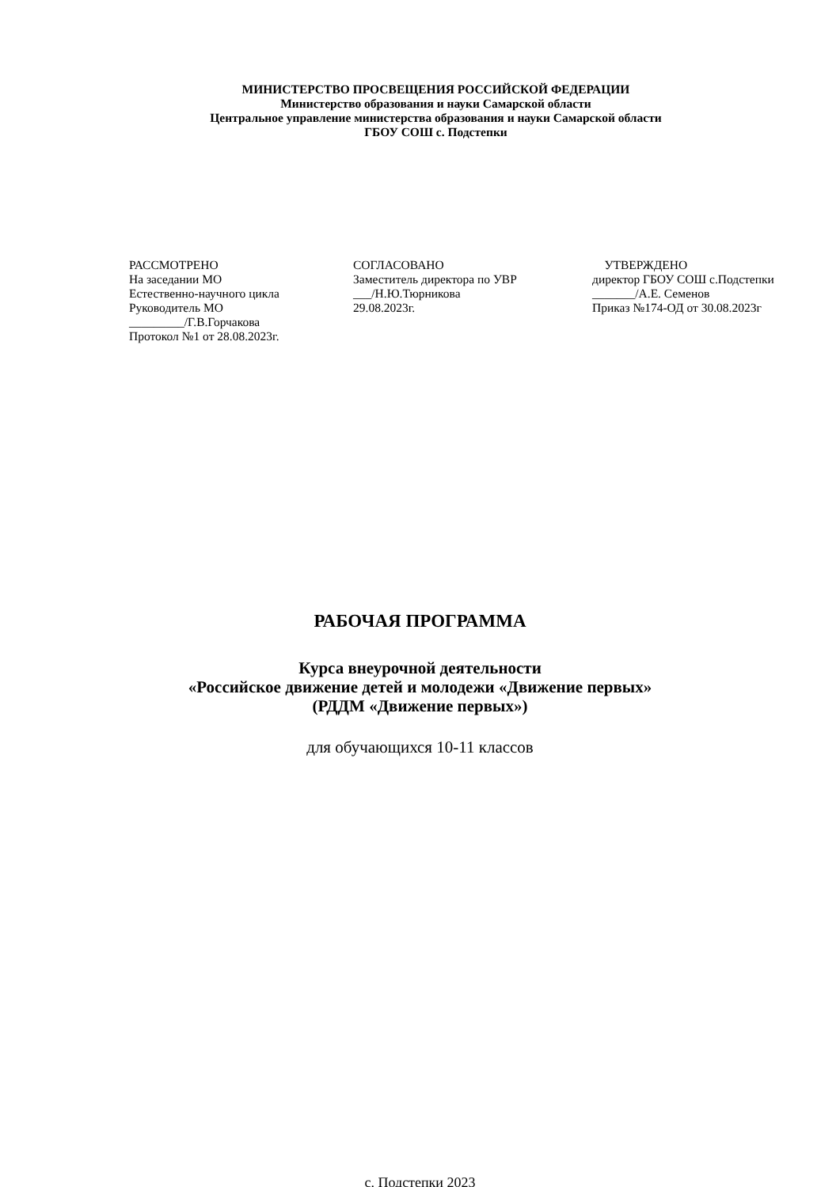МИНИСТЕРСТВО ПРОСВЕЩЕНИЯ РОССИЙСКОЙ ФЕДЕРАЦИИ
Министерство образования и науки Самарской области
Центральное управление министерства образования и науки Самарской области
ГБОУ СОШ с. Подстепки
РАССМОТРЕНО
На заседании МО
Естественно-научного цикла
Руководитель МО
_________/Г.В.Горчакова
Протокол №1 от 28.08.2023г.
СОГЛАСОВАНО
Заместитель директора по УВР
___/Н.Ю.Тюрникова
29.08.2023г.
УТВЕРЖДЕНО
директор ГБОУ СОШ с.Подстепки
_______/А.Е. Семенов
Приказ №174-ОД от 30.08.2023г
РАБОЧАЯ ПРОГРАММА
Курса внеурочной деятельности
«Российское движение детей и молодежи «Движение первых»
(РДДМ «Движение первых»)
для обучающихся 10-11 классов
с. Подстепки 2023